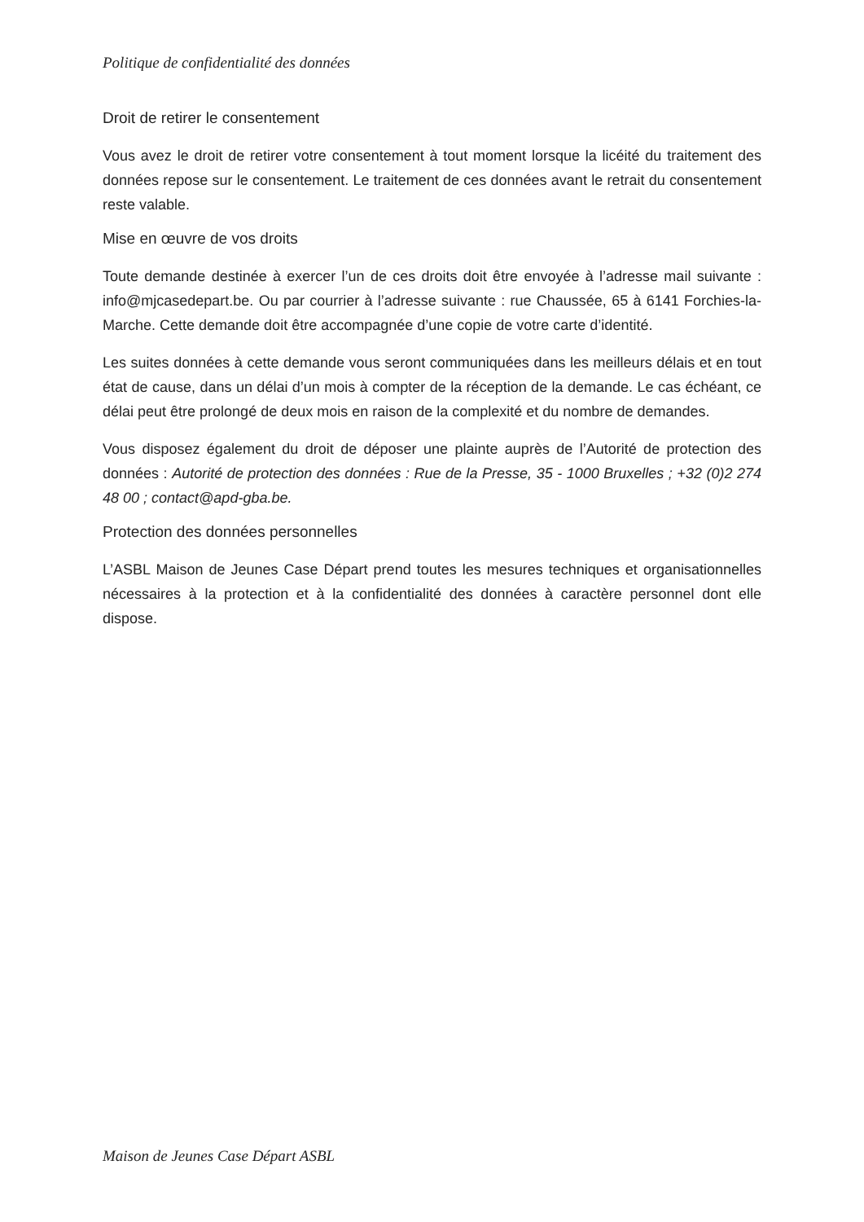Politique de confidentialité des données
Droit de retirer le consentement
Vous avez le droit de retirer votre consentement à tout moment lorsque la licéité du traitement des données repose sur le consentement. Le traitement de ces données avant le retrait du consentement reste valable.
Mise en œuvre de vos droits
Toute demande destinée à exercer l’un de ces droits doit être envoyée à l’adresse mail suivante : info@mjcasedepart.be. Ou par courrier à l’adresse suivante : rue Chaussée, 65 à 6141 Forchies-la-Marche. Cette demande doit être accompagnée d’une copie de votre carte d’identité.
Les suites données à cette demande vous seront communiquées dans les meilleurs délais et en tout état de cause, dans un délai d’un mois à compter de la réception de la demande. Le cas échéant, ce délai peut être prolongé de deux mois en raison de la complexité et du nombre de demandes.
Vous disposez également du droit de déposer une plainte auprès de l’Autorité de protection des données : Autorité de protection des données : Rue de la Presse, 35 - 1000 Bruxelles ; +32 (0)2 274 48 00 ; contact@apd-gba.be.
Protection des données personnelles
L’ASBL Maison de Jeunes Case Départ prend toutes les mesures techniques et organisationnelles nécessaires à la protection et à la confidentialité des données à caractère personnel dont elle dispose.
Maison de Jeunes Case Départ ASBL